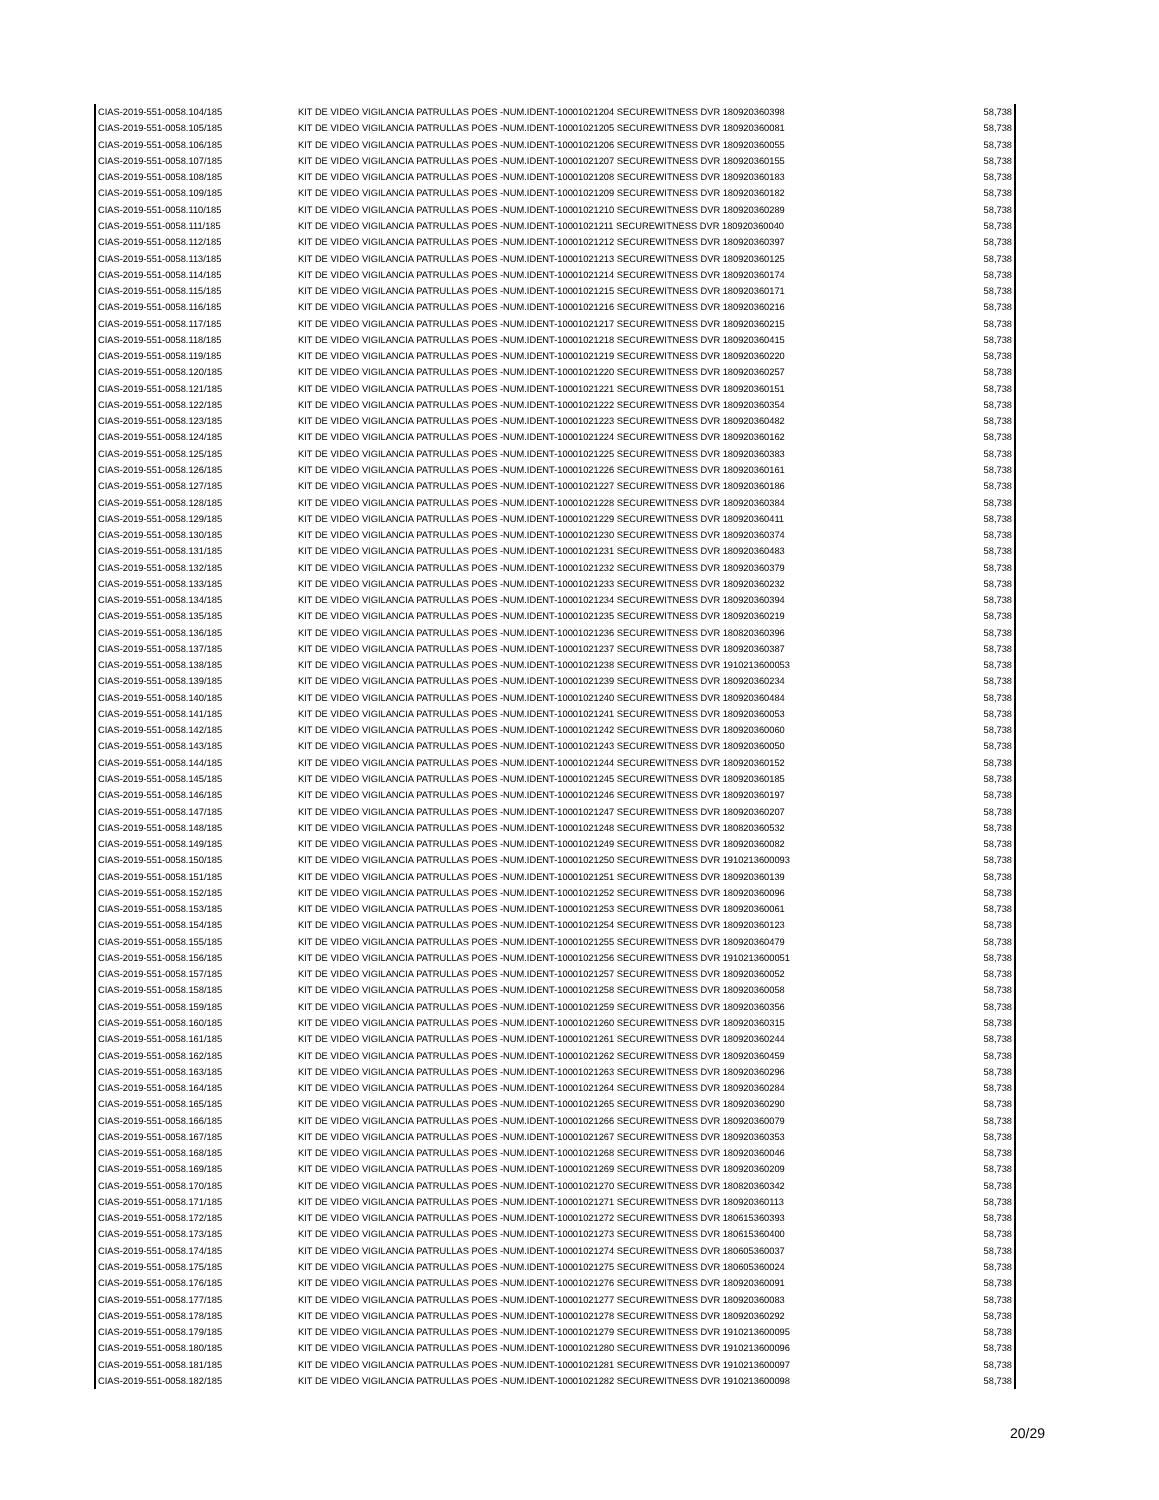| CIAS-2019-551-0058.104/185 | KIT DE VIDEO VIGILANCIA PATRULLAS POES -NUM.IDENT-10001021204 SECUREWITNESS DVR 180920360398 | 58,738 |
| CIAS-2019-551-0058.105/185 | KIT DE VIDEO VIGILANCIA PATRULLAS POES -NUM.IDENT-10001021205 SECUREWITNESS DVR 180920360081 | 58,738 |
| CIAS-2019-551-0058.106/185 | KIT DE VIDEO VIGILANCIA PATRULLAS POES -NUM.IDENT-10001021206 SECUREWITNESS DVR 180920360055 | 58,738 |
| CIAS-2019-551-0058.107/185 | KIT DE VIDEO VIGILANCIA PATRULLAS POES -NUM.IDENT-10001021207 SECUREWITNESS DVR 180920360155 | 58,738 |
| CIAS-2019-551-0058.108/185 | KIT DE VIDEO VIGILANCIA PATRULLAS POES -NUM.IDENT-10001021208 SECUREWITNESS DVR 180920360183 | 58,738 |
| CIAS-2019-551-0058.109/185 | KIT DE VIDEO VIGILANCIA PATRULLAS POES -NUM.IDENT-10001021209 SECUREWITNESS DVR 180920360182 | 58,738 |
| CIAS-2019-551-0058.110/185 | KIT DE VIDEO VIGILANCIA PATRULLAS POES -NUM.IDENT-10001021210 SECUREWITNESS DVR 180920360289 | 58,738 |
| CIAS-2019-551-0058.111/185 | KIT DE VIDEO VIGILANCIA PATRULLAS POES -NUM.IDENT-10001021211 SECUREWITNESS DVR 180920360040 | 58,738 |
| CIAS-2019-551-0058.112/185 | KIT DE VIDEO VIGILANCIA PATRULLAS POES -NUM.IDENT-10001021212 SECUREWITNESS DVR 180920360397 | 58,738 |
| CIAS-2019-551-0058.113/185 | KIT DE VIDEO VIGILANCIA PATRULLAS POES -NUM.IDENT-10001021213 SECUREWITNESS DVR 180920360125 | 58,738 |
| CIAS-2019-551-0058.114/185 | KIT DE VIDEO VIGILANCIA PATRULLAS POES -NUM.IDENT-10001021214 SECUREWITNESS DVR 180920360174 | 58,738 |
| CIAS-2019-551-0058.115/185 | KIT DE VIDEO VIGILANCIA PATRULLAS POES -NUM.IDENT-10001021215 SECUREWITNESS DVR 180920360171 | 58,738 |
| CIAS-2019-551-0058.116/185 | KIT DE VIDEO VIGILANCIA PATRULLAS POES -NUM.IDENT-10001021216 SECUREWITNESS DVR 180920360216 | 58,738 |
| CIAS-2019-551-0058.117/185 | KIT DE VIDEO VIGILANCIA PATRULLAS POES -NUM.IDENT-10001021217 SECUREWITNESS DVR 180920360215 | 58,738 |
| CIAS-2019-551-0058.118/185 | KIT DE VIDEO VIGILANCIA PATRULLAS POES -NUM.IDENT-10001021218 SECUREWITNESS DVR 180920360415 | 58,738 |
| CIAS-2019-551-0058.119/185 | KIT DE VIDEO VIGILANCIA PATRULLAS POES -NUM.IDENT-10001021219 SECUREWITNESS DVR 180920360220 | 58,738 |
| CIAS-2019-551-0058.120/185 | KIT DE VIDEO VIGILANCIA PATRULLAS POES -NUM.IDENT-10001021220 SECUREWITNESS DVR 180920360257 | 58,738 |
| CIAS-2019-551-0058.121/185 | KIT DE VIDEO VIGILANCIA PATRULLAS POES -NUM.IDENT-10001021221 SECUREWITNESS DVR 180920360151 | 58,738 |
| CIAS-2019-551-0058.122/185 | KIT DE VIDEO VIGILANCIA PATRULLAS POES -NUM.IDENT-10001021222 SECUREWITNESS DVR 180920360354 | 58,738 |
| CIAS-2019-551-0058.123/185 | KIT DE VIDEO VIGILANCIA PATRULLAS POES -NUM.IDENT-10001021223 SECUREWITNESS DVR 180920360482 | 58,738 |
| CIAS-2019-551-0058.124/185 | KIT DE VIDEO VIGILANCIA PATRULLAS POES -NUM.IDENT-10001021224 SECUREWITNESS DVR 180920360162 | 58,738 |
| CIAS-2019-551-0058.125/185 | KIT DE VIDEO VIGILANCIA PATRULLAS POES -NUM.IDENT-10001021225 SECUREWITNESS DVR 180920360383 | 58,738 |
| CIAS-2019-551-0058.126/185 | KIT DE VIDEO VIGILANCIA PATRULLAS POES -NUM.IDENT-10001021226 SECUREWITNESS DVR 180920360161 | 58,738 |
| CIAS-2019-551-0058.127/185 | KIT DE VIDEO VIGILANCIA PATRULLAS POES -NUM.IDENT-10001021227 SECUREWITNESS DVR 180920360186 | 58,738 |
| CIAS-2019-551-0058.128/185 | KIT DE VIDEO VIGILANCIA PATRULLAS POES -NUM.IDENT-10001021228 SECUREWITNESS DVR 180920360384 | 58,738 |
| CIAS-2019-551-0058.129/185 | KIT DE VIDEO VIGILANCIA PATRULLAS POES -NUM.IDENT-10001021229 SECUREWITNESS DVR 180920360411 | 58,738 |
| CIAS-2019-551-0058.130/185 | KIT DE VIDEO VIGILANCIA PATRULLAS POES -NUM.IDENT-10001021230 SECUREWITNESS DVR 180920360374 | 58,738 |
| CIAS-2019-551-0058.131/185 | KIT DE VIDEO VIGILANCIA PATRULLAS POES -NUM.IDENT-10001021231 SECUREWITNESS DVR 180920360483 | 58,738 |
| CIAS-2019-551-0058.132/185 | KIT DE VIDEO VIGILANCIA PATRULLAS POES -NUM.IDENT-10001021232 SECUREWITNESS DVR 180920360379 | 58,738 |
| CIAS-2019-551-0058.133/185 | KIT DE VIDEO VIGILANCIA PATRULLAS POES -NUM.IDENT-10001021233 SECUREWITNESS DVR 180920360232 | 58,738 |
| CIAS-2019-551-0058.134/185 | KIT DE VIDEO VIGILANCIA PATRULLAS POES -NUM.IDENT-10001021234 SECUREWITNESS DVR 180920360394 | 58,738 |
| CIAS-2019-551-0058.135/185 | KIT DE VIDEO VIGILANCIA PATRULLAS POES -NUM.IDENT-10001021235 SECUREWITNESS DVR 180920360219 | 58,738 |
| CIAS-2019-551-0058.136/185 | KIT DE VIDEO VIGILANCIA PATRULLAS POES -NUM.IDENT-10001021236 SECUREWITNESS DVR 180820360396 | 58,738 |
| CIAS-2019-551-0058.137/185 | KIT DE VIDEO VIGILANCIA PATRULLAS POES -NUM.IDENT-10001021237 SECUREWITNESS DVR 180920360387 | 58,738 |
| CIAS-2019-551-0058.138/185 | KIT DE VIDEO VIGILANCIA PATRULLAS POES -NUM.IDENT-10001021238 SECUREWITNESS DVR 1910213600053 | 58,738 |
| CIAS-2019-551-0058.139/185 | KIT DE VIDEO VIGILANCIA PATRULLAS POES -NUM.IDENT-10001021239 SECUREWITNESS DVR 180920360234 | 58,738 |
| CIAS-2019-551-0058.140/185 | KIT DE VIDEO VIGILANCIA PATRULLAS POES -NUM.IDENT-10001021240 SECUREWITNESS DVR 180920360484 | 58,738 |
| CIAS-2019-551-0058.141/185 | KIT DE VIDEO VIGILANCIA PATRULLAS POES -NUM.IDENT-10001021241 SECUREWITNESS DVR 180920360053 | 58,738 |
| CIAS-2019-551-0058.142/185 | KIT DE VIDEO VIGILANCIA PATRULLAS POES -NUM.IDENT-10001021242 SECUREWITNESS DVR 180920360060 | 58,738 |
| CIAS-2019-551-0058.143/185 | KIT DE VIDEO VIGILANCIA PATRULLAS POES -NUM.IDENT-10001021243 SECUREWITNESS DVR 180920360050 | 58,738 |
| CIAS-2019-551-0058.144/185 | KIT DE VIDEO VIGILANCIA PATRULLAS POES -NUM.IDENT-10001021244 SECUREWITNESS DVR 180920360152 | 58,738 |
| CIAS-2019-551-0058.145/185 | KIT DE VIDEO VIGILANCIA PATRULLAS POES -NUM.IDENT-10001021245 SECUREWITNESS DVR 180920360185 | 58,738 |
| CIAS-2019-551-0058.146/185 | KIT DE VIDEO VIGILANCIA PATRULLAS POES -NUM.IDENT-10001021246 SECUREWITNESS DVR 180920360197 | 58,738 |
| CIAS-2019-551-0058.147/185 | KIT DE VIDEO VIGILANCIA PATRULLAS POES -NUM.IDENT-10001021247 SECUREWITNESS DVR 180920360207 | 58,738 |
| CIAS-2019-551-0058.148/185 | KIT DE VIDEO VIGILANCIA PATRULLAS POES -NUM.IDENT-10001021248 SECUREWITNESS DVR 180820360532 | 58,738 |
| CIAS-2019-551-0058.149/185 | KIT DE VIDEO VIGILANCIA PATRULLAS POES -NUM.IDENT-10001021249 SECUREWITNESS DVR 180920360082 | 58,738 |
| CIAS-2019-551-0058.150/185 | KIT DE VIDEO VIGILANCIA PATRULLAS POES -NUM.IDENT-10001021250 SECUREWITNESS DVR 1910213600093 | 58,738 |
| CIAS-2019-551-0058.151/185 | KIT DE VIDEO VIGILANCIA PATRULLAS POES -NUM.IDENT-10001021251 SECUREWITNESS DVR 180920360139 | 58,738 |
| CIAS-2019-551-0058.152/185 | KIT DE VIDEO VIGILANCIA PATRULLAS POES -NUM.IDENT-10001021252 SECUREWITNESS DVR 180920360096 | 58,738 |
| CIAS-2019-551-0058.153/185 | KIT DE VIDEO VIGILANCIA PATRULLAS POES -NUM.IDENT-10001021253 SECUREWITNESS DVR 180920360061 | 58,738 |
| CIAS-2019-551-0058.154/185 | KIT DE VIDEO VIGILANCIA PATRULLAS POES -NUM.IDENT-10001021254 SECUREWITNESS DVR 180920360123 | 58,738 |
| CIAS-2019-551-0058.155/185 | KIT DE VIDEO VIGILANCIA PATRULLAS POES -NUM.IDENT-10001021255 SECUREWITNESS DVR 180920360479 | 58,738 |
| CIAS-2019-551-0058.156/185 | KIT DE VIDEO VIGILANCIA PATRULLAS POES -NUM.IDENT-10001021256 SECUREWITNESS DVR 1910213600051 | 58,738 |
| CIAS-2019-551-0058.157/185 | KIT DE VIDEO VIGILANCIA PATRULLAS POES -NUM.IDENT-10001021257 SECUREWITNESS DVR 180920360052 | 58,738 |
| CIAS-2019-551-0058.158/185 | KIT DE VIDEO VIGILANCIA PATRULLAS POES -NUM.IDENT-10001021258 SECUREWITNESS DVR 180920360058 | 58,738 |
| CIAS-2019-551-0058.159/185 | KIT DE VIDEO VIGILANCIA PATRULLAS POES -NUM.IDENT-10001021259 SECUREWITNESS DVR 180920360356 | 58,738 |
| CIAS-2019-551-0058.160/185 | KIT DE VIDEO VIGILANCIA PATRULLAS POES -NUM.IDENT-10001021260 SECUREWITNESS DVR 180920360315 | 58,738 |
| CIAS-2019-551-0058.161/185 | KIT DE VIDEO VIGILANCIA PATRULLAS POES -NUM.IDENT-10001021261 SECUREWITNESS DVR 180920360244 | 58,738 |
| CIAS-2019-551-0058.162/185 | KIT DE VIDEO VIGILANCIA PATRULLAS POES -NUM.IDENT-10001021262 SECUREWITNESS DVR 180920360459 | 58,738 |
| CIAS-2019-551-0058.163/185 | KIT DE VIDEO VIGILANCIA PATRULLAS POES -NUM.IDENT-10001021263 SECUREWITNESS DVR 180920360296 | 58,738 |
| CIAS-2019-551-0058.164/185 | KIT DE VIDEO VIGILANCIA PATRULLAS POES -NUM.IDENT-10001021264 SECUREWITNESS DVR 180920360284 | 58,738 |
| CIAS-2019-551-0058.165/185 | KIT DE VIDEO VIGILANCIA PATRULLAS POES -NUM.IDENT-10001021265 SECUREWITNESS DVR 180920360290 | 58,738 |
| CIAS-2019-551-0058.166/185 | KIT DE VIDEO VIGILANCIA PATRULLAS POES -NUM.IDENT-10001021266 SECUREWITNESS DVR 180920360079 | 58,738 |
| CIAS-2019-551-0058.167/185 | KIT DE VIDEO VIGILANCIA PATRULLAS POES -NUM.IDENT-10001021267 SECUREWITNESS DVR 180920360353 | 58,738 |
| CIAS-2019-551-0058.168/185 | KIT DE VIDEO VIGILANCIA PATRULLAS POES -NUM.IDENT-10001021268 SECUREWITNESS DVR 180920360046 | 58,738 |
| CIAS-2019-551-0058.169/185 | KIT DE VIDEO VIGILANCIA PATRULLAS POES -NUM.IDENT-10001021269 SECUREWITNESS DVR 180920360209 | 58,738 |
| CIAS-2019-551-0058.170/185 | KIT DE VIDEO VIGILANCIA PATRULLAS POES -NUM.IDENT-10001021270 SECUREWITNESS DVR 180820360342 | 58,738 |
| CIAS-2019-551-0058.171/185 | KIT DE VIDEO VIGILANCIA PATRULLAS POES -NUM.IDENT-10001021271 SECUREWITNESS DVR 180920360113 | 58,738 |
| CIAS-2019-551-0058.172/185 | KIT DE VIDEO VIGILANCIA PATRULLAS POES -NUM.IDENT-10001021272 SECUREWITNESS DVR 180615360393 | 58,738 |
| CIAS-2019-551-0058.173/185 | KIT DE VIDEO VIGILANCIA PATRULLAS POES -NUM.IDENT-10001021273 SECUREWITNESS DVR 180615360400 | 58,738 |
| CIAS-2019-551-0058.174/185 | KIT DE VIDEO VIGILANCIA PATRULLAS POES -NUM.IDENT-10001021274 SECUREWITNESS DVR 180605360037 | 58,738 |
| CIAS-2019-551-0058.175/185 | KIT DE VIDEO VIGILANCIA PATRULLAS POES -NUM.IDENT-10001021275 SECUREWITNESS DVR 180605360024 | 58,738 |
| CIAS-2019-551-0058.176/185 | KIT DE VIDEO VIGILANCIA PATRULLAS POES -NUM.IDENT-10001021276 SECUREWITNESS DVR 180920360091 | 58,738 |
| CIAS-2019-551-0058.177/185 | KIT DE VIDEO VIGILANCIA PATRULLAS POES -NUM.IDENT-10001021277 SECUREWITNESS DVR 180920360083 | 58,738 |
| CIAS-2019-551-0058.178/185 | KIT DE VIDEO VIGILANCIA PATRULLAS POES -NUM.IDENT-10001021278 SECUREWITNESS DVR 180920360292 | 58,738 |
| CIAS-2019-551-0058.179/185 | KIT DE VIDEO VIGILANCIA PATRULLAS POES -NUM.IDENT-10001021279 SECUREWITNESS DVR 1910213600095 | 58,738 |
| CIAS-2019-551-0058.180/185 | KIT DE VIDEO VIGILANCIA PATRULLAS POES -NUM.IDENT-10001021280 SECUREWITNESS DVR 1910213600096 | 58,738 |
| CIAS-2019-551-0058.181/185 | KIT DE VIDEO VIGILANCIA PATRULLAS POES -NUM.IDENT-10001021281 SECUREWITNESS DVR 1910213600097 | 58,738 |
| CIAS-2019-551-0058.182/185 | KIT DE VIDEO VIGILANCIA PATRULLAS POES -NUM.IDENT-10001021282 SECUREWITNESS DVR 1910213600098 | 58,738 |
20/29